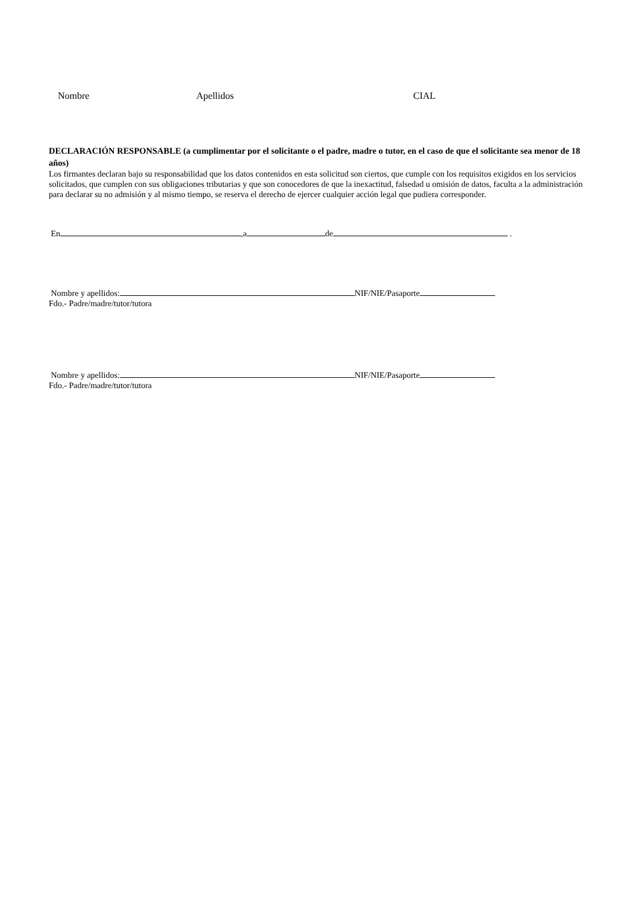Nombre Apellidos CIAL
DECLARACIÓN RESPONSABLE (a cumplimentar por el solicitante o el padre, madre o tutor, en el caso de que el solicitante sea menor de 18 años)
Los firmantes declaran bajo su responsabilidad que los datos contenidos en esta solicitud son ciertos, que cumple con los requisitos exigidos en los servicios solicitados, que cumplen con sus obligaciones tributarias y que son conocedores de que la inexactitud, falsedad u omisión de datos, faculta a la administración para declarar su no admisión y al mismo tiempo, se reserva el derecho de ejercer cualquier acción legal que pudiera corresponder.
En ,a de .
Nombre y apellidos: NIF/NIE/Pasaporte
Fdo.- Padre/madre/tutor/tutora
Nombre y apellidos: NIF/NIE/Pasaporte
Fdo.- Padre/madre/tutor/tutora